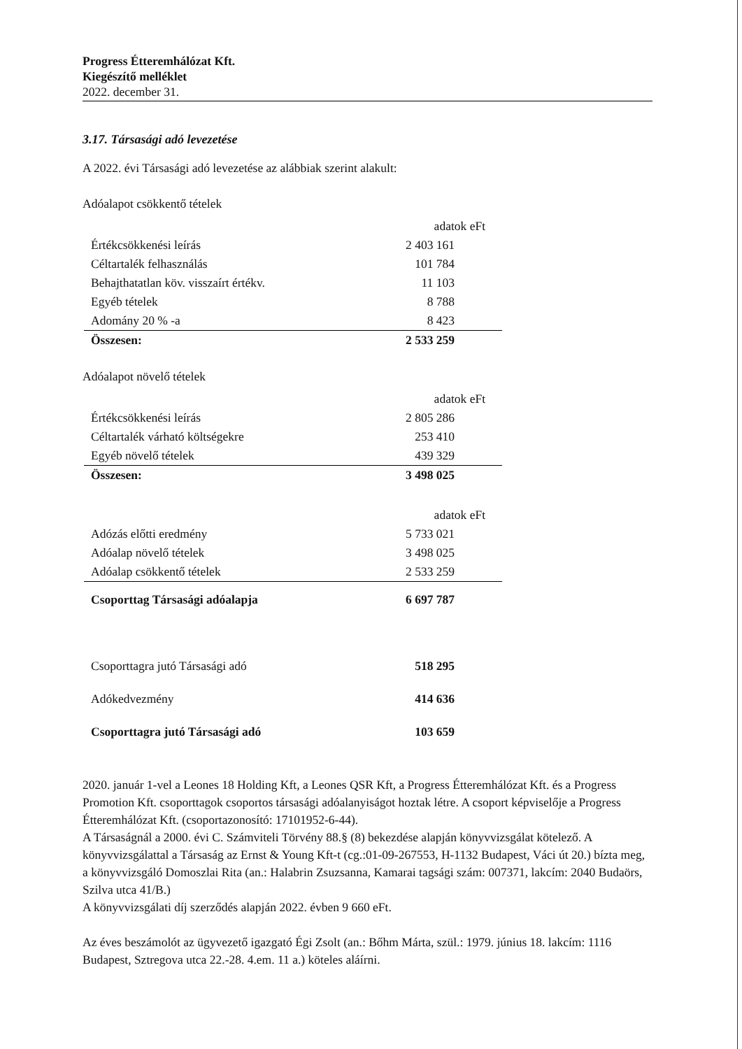Progress Étteremhálózat Kft.
Kiegészítő melléklet
2022. december 31.
3.17. Társasági adó levezetése
A 2022. évi Társasági adó levezetése az alábbiak szerint alakult:
Adóalapot csökkentő tételek
| | adatok eFt |
| Értékcsökkenési leírás | 2 403 161 |
| Céltartalék felhasználás | 101 784 |
| Behajthatatlan köv. visszaírt értékv. | 11 103 |
| Egyéb tételek | 8 788 |
| Adomány 20 % -a | 8 423 |
| Összesen: | 2 533 259 |
Adóalapot növelő tételek
| | adatok eFt |
| Értékcsökkenési leírás | 2 805 286 |
| Céltartalék várható költségekre | 253 410 |
| Egyéb növelő tételek | 439 329 |
| Összesen: | 3 498 025 |
| | adatok eFt |
| Adózás előtti eredmény | 5 733 021 |
| Adóalap növelő tételek | 3 498 025 |
| Adóalap csökkentő tételek | 2 533 259 |
| Csoporttag Társasági adóalapja | 6 697 787 |
| Csoporttagra jutó Társasági adó | 518 295 |
| Adókedvezmény | 414 636 |
| Csoporttagra jutó Társasági adó | 103 659 |
2020. január 1-vel a Leones 18 Holding Kft, a Leones QSR Kft, a Progress Étteremhálózat Kft. és a Progress Promotion Kft. csoporttagok csoportos társasági adóalanyiságot hoztak létre. A csoport képviselője a Progress Étteremhálózat Kft. (csoportazonosító: 17101952-6-44).
A Társaságnál a 2000. évi C. Számviteli Törvény 88.§ (8) bekezdése alapján könyvvizsgálat kötelező. A könyvvizsgálattal a Társaság az Ernst & Young Kft-t (cg.:01-09-267553, H-1132 Budapest, Váci út 20.) bízta meg, a könyvvizsgáló Domoszlai Rita (an.: Halabrin Zsuzsanna, Kamarai tagsági szám: 007371, lakcím: 2040 Budaörs, Szilva utca 41/B.)
A könyvvizsgálati díj szerződés alapján 2022. évben 9 660 eFt.
Az éves beszámolót az ügyvezető igazgató Égi Zsolt (an.: Bőhm Márta, szül.: 1979. június 18. lakcím: 1116 Budapest, Sztregova utca 22.-28. 4.em. 11 a.) köteles aláírni.